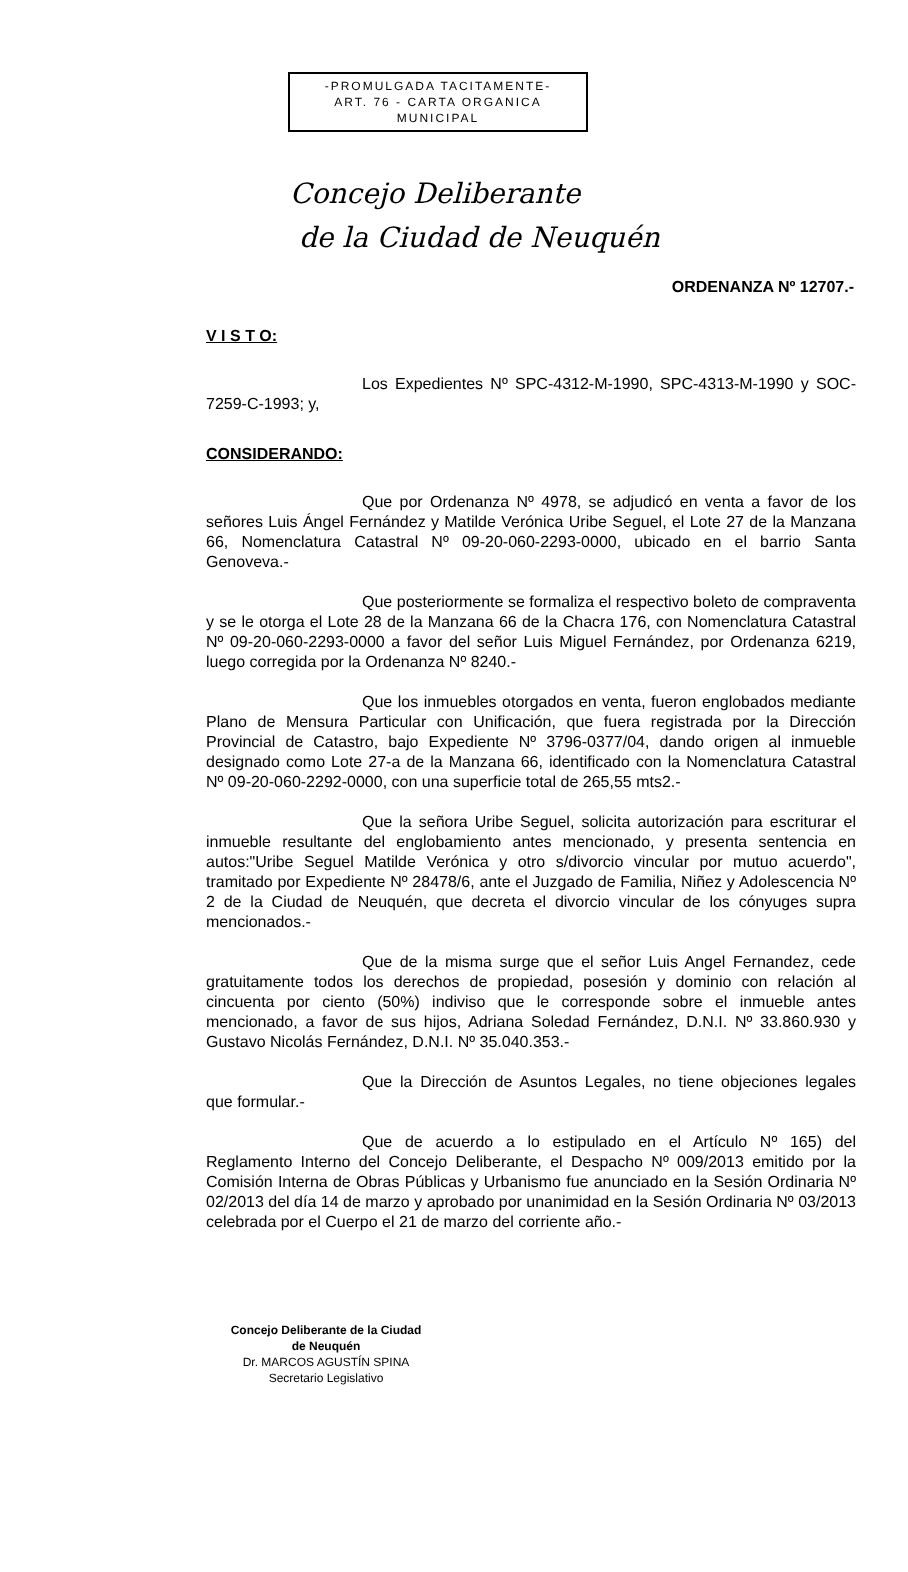-PROMULGADA TACITAMENTE-
ART. 76 - CARTA ORGANICA
MUNICIPAL
Concejo Deliberante
de la Ciudad de Neuquén
ORDENANZA Nº 12707.-
V I S T O:
Los Expedientes Nº SPC-4312-M-1990, SPC-4313-M-1990 y SOC-7259-C-1993; y,
CONSIDERANDO:
Que por Ordenanza Nº 4978, se adjudicó en venta a favor de los señores Luis Ángel Fernández y Matilde Verónica Uribe Seguel, el Lote 27 de la Manzana 66, Nomenclatura Catastral Nº 09-20-060-2293-0000, ubicado en el barrio Santa Genoveva.-
Que posteriormente se formaliza el respectivo boleto de compraventa y se le otorga el Lote 28 de la Manzana 66 de la Chacra 176, con Nomenclatura Catastral Nº 09-20-060-2293-0000 a favor del señor Luis Miguel Fernández, por Ordenanza 6219, luego corregida por la Ordenanza Nº 8240.-
Que los inmuebles otorgados en venta, fueron englobados mediante Plano de Mensura Particular con Unificación, que fuera registrada por la Dirección Provincial de Catastro, bajo Expediente Nº 3796-0377/04, dando origen al inmueble designado como Lote 27-a de la Manzana 66, identificado con la Nomenclatura Catastral Nº 09-20-060-2292-0000, con una superficie total de 265,55 mts2.-
Que la señora Uribe Seguel, solicita autorización para escriturar el inmueble resultante del englobamiento antes mencionado, y presenta sentencia en autos:"Uribe Seguel Matilde Verónica y otro s/divorcio vincular por mutuo acuerdo", tramitado por Expediente Nº 28478/6, ante el Juzgado de Familia, Niñez y Adolescencia Nº 2 de la Ciudad de Neuquén, que decreta el divorcio vincular de los cónyuges supra mencionados.-
Que de la misma surge que el señor Luis Angel Fernandez, cede gratuitamente todos los derechos de propiedad, posesión y dominio con relación al cincuenta por ciento (50%) indiviso que le corresponde sobre el inmueble antes mencionado, a favor de sus hijos, Adriana Soledad Fernández, D.N.I. Nº 33.860.930 y Gustavo Nicolás Fernández, D.N.I. Nº 35.040.353.-
Que la Dirección de Asuntos Legales, no tiene objeciones legales que formular.-
Que de acuerdo a lo estipulado en el Artículo Nº 165) del Reglamento Interno del Concejo Deliberante, el Despacho Nº 009/2013 emitido por la Comisión Interna de Obras Públicas y Urbanismo fue anunciado en la Sesión Ordinaria Nº 02/2013 del día 14 de marzo y aprobado por unanimidad en la Sesión Ordinaria Nº 03/2013 celebrada por el Cuerpo el 21 de marzo del corriente año.-
Concejo Deliberante de la Ciudad de Neuquén
Dr. MARCOS AGUSTÍN SPINA
Secretario Legislativo